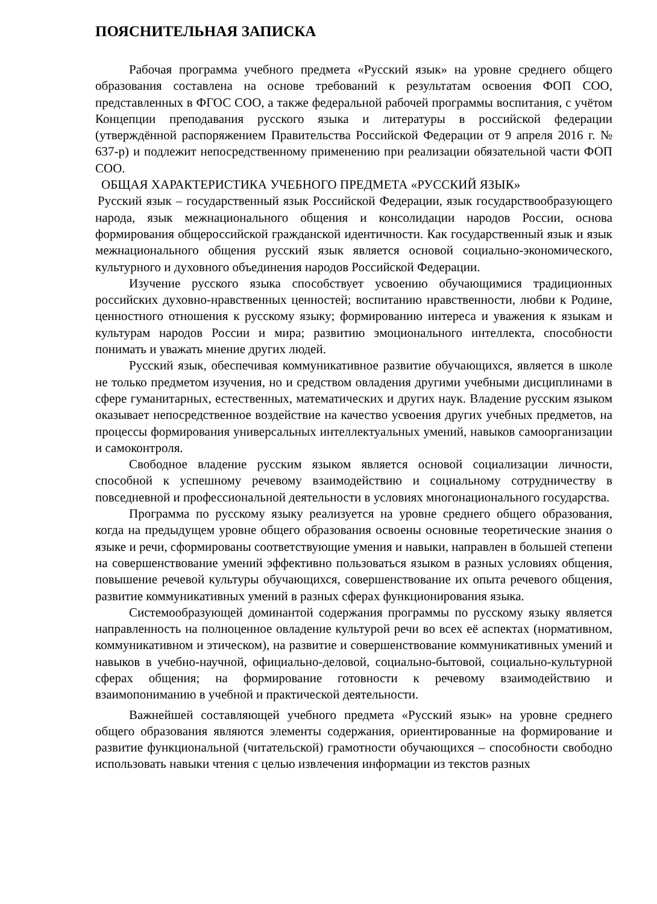ПОЯСНИТЕЛЬНАЯ ЗАПИСКА
Рабочая программа учебного предмета «Русский язык» на уровне среднего общего образования составлена на основе требований к результатам освоения ФОП СОО, представленных в ФГОС СОО, а также федеральной рабочей программы воспитания, с учётом Концепции преподавания русского языка и литературы в российской федерации (утверждённой распоряжением Правительства Российской Федерации от 9 апреля 2016 г. № 637-р) и подлежит непосредственному применению при реализации обязательной части ФОП СОО.
ОБЩАЯ ХАРАКТЕРИСТИКА УЧЕБНОГО ПРЕДМЕТА «РУССКИЙ ЯЗЫК»
Русский язык – государственный язык Российской Федерации, язык государствообразующего народа, язык межнационального общения и консолидации народов России, основа формирования общероссийской гражданской идентичности. Как государственный язык и язык межнационального общения русский язык является основой социально-экономического, культурного и духовного объединения народов Российской Федерации.
Изучение русского языка способствует усвоению обучающимися традиционных российских духовно-нравственных ценностей; воспитанию нравственности, любви к Родине, ценностного отношения к русскому языку; формированию интереса и уважения к языкам и культурам народов России и мира; развитию эмоционального интеллекта, способности понимать и уважать мнение других людей.
Русский язык, обеспечивая коммуникативное развитие обучающихся, является в школе не только предметом изучения, но и средством овладения другими учебными дисциплинами в сфере гуманитарных, естественных, математических и других наук. Владение русским языком оказывает непосредственное воздействие на качество усвоения других учебных предметов, на процессы формирования универсальных интеллектуальных умений, навыков самоорганизации и самоконтроля.
Свободное владение русским языком является основой социализации личности, способной к успешному речевому взаимодействию и социальному сотрудничеству в повседневной и профессиональной деятельности в условиях многонационального государства.
Программа по русскому языку реализуется на уровне среднего общего образования, когда на предыдущем уровне общего образования освоены основные теоретические знания о языке и речи, сформированы соответствующие умения и навыки, направлен в большей степени на совершенствование умений эффективно пользоваться языком в разных условиях общения, повышение речевой культуры обучающихся, совершенствование их опыта речевого общения, развитие коммуникативных умений в разных сферах функционирования языка.
Системообразующей доминантой содержания программы по русскому языку является направленность на полноценное овладение культурой речи во всех её аспектах (нормативном, коммуникативном и этическом), на развитие и совершенствование коммуникативных умений и навыков в учебно-научной, официально-деловой, социально-бытовой, социально-культурной сферах общения; на формирование готовности к речевому взаимодействию и взаимопониманию в учебной и практической деятельности.
Важнейшей составляющей учебного предмета «Русский язык» на уровне среднего общего образования являются элементы содержания, ориентированные на формирование и развитие функциональной (читательской) грамотности обучающихся – способности свободно использовать навыки чтения с целью извлечения информации из текстов разных